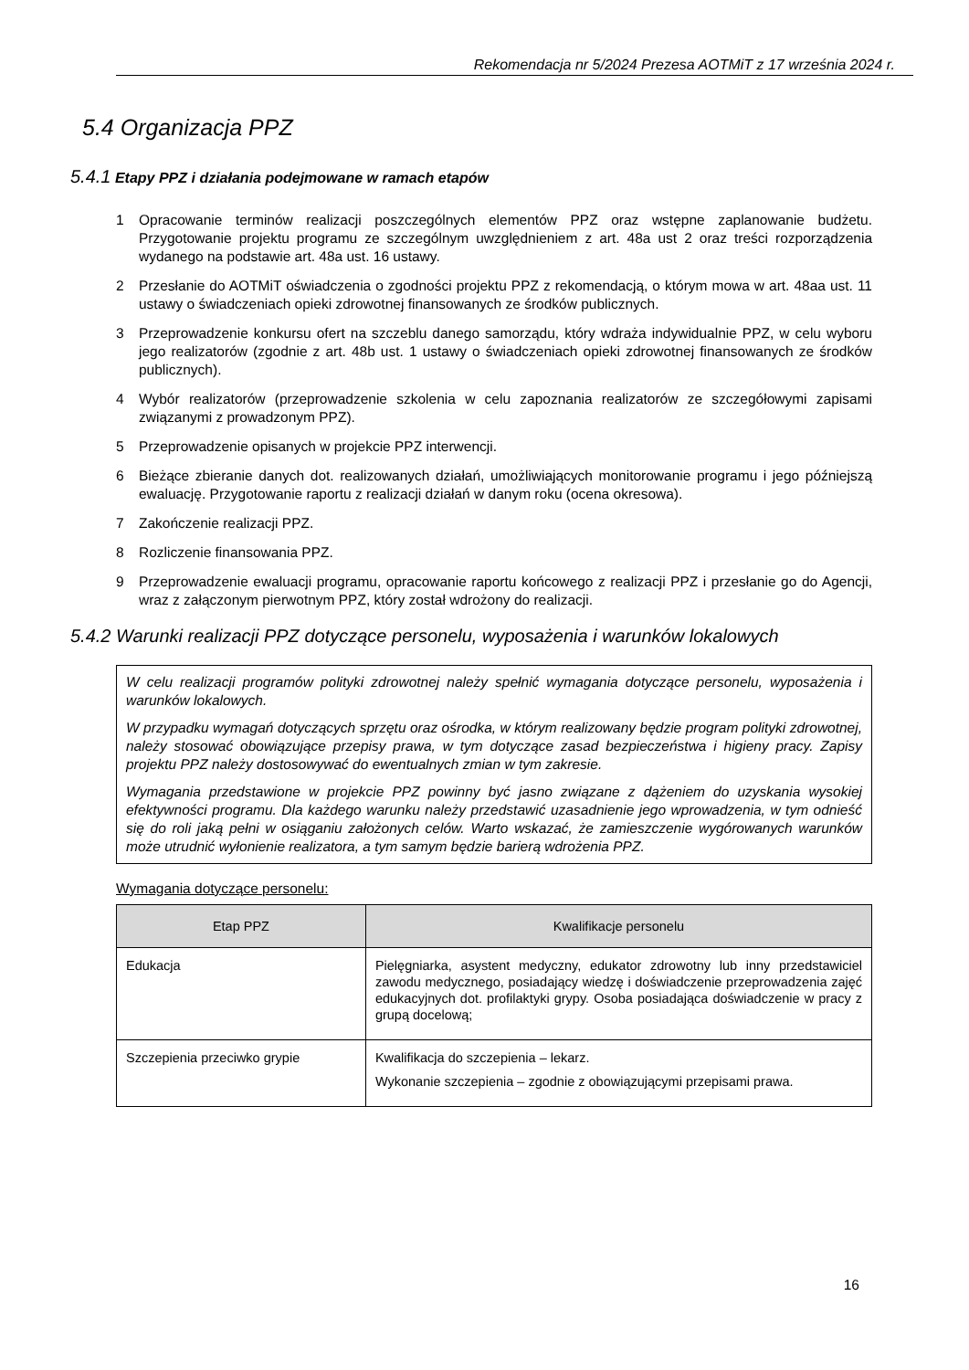Rekomendacja nr 5/2024 Prezesa AOTMiT z 17 września 2024 r.
5.4 Organizacja PPZ
5.4.1 Etapy PPZ i działania podejmowane w ramach etapów
1 Opracowanie terminów realizacji poszczególnych elementów PPZ oraz wstępne zaplanowanie budżetu. Przygotowanie projektu programu ze szczególnym uwzględnieniem z art. 48a ust 2 oraz treści rozporządzenia wydanego na podstawie art. 48a ust. 16 ustawy.
2 Przesłanie do AOTMiT oświadczenia o zgodności projektu PPZ z rekomendacją, o którym mowa w art. 48aa ust. 11 ustawy o świadczeniach opieki zdrowotnej finansowanych ze środków publicznych.
3 Przeprowadzenie konkursu ofert na szczeblu danego samorządu, który wdraża indywidualnie PPZ, w celu wyboru jego realizatorów (zgodnie z art. 48b ust. 1 ustawy o świadczeniach opieki zdrowotnej finansowanych ze środków publicznych).
4 Wybór realizatorów (przeprowadzenie szkolenia w celu zapoznania realizatorów ze szczegółowymi zapisami związanymi z prowadzonym PPZ).
5 Przeprowadzenie opisanych w projekcie PPZ interwencji.
6 Bieżące zbieranie danych dot. realizowanych działań, umożliwiających monitorowanie programu i jego późniejszą ewaluację. Przygotowanie raportu z realizacji działań w danym roku (ocena okresowa).
7 Zakończenie realizacji PPZ.
8 Rozliczenie finansowania PPZ.
9 Przeprowadzenie ewaluacji programu, opracowanie raportu końcowego z realizacji PPZ i przesłanie go do Agencji, wraz z załączonym pierwotnym PPZ, który został wdrożony do realizacji.
5.4.2 Warunki realizacji PPZ dotyczące personelu, wyposażenia i warunków lokalowych
W celu realizacji programów polityki zdrowotnej należy spełnić wymagania dotyczące personelu, wyposażenia i warunków lokalowych.
W przypadku wymagań dotyczących sprzętu oraz ośrodka, w którym realizowany będzie program polityki zdrowotnej, należy stosować obowiązujące przepisy prawa, w tym dotyczące zasad bezpieczeństwa i higieny pracy. Zapisy projektu PPZ należy dostosowywać do ewentualnych zmian w tym zakresie.
Wymagania przedstawione w projekcie PPZ powinny być jasno związane z dążeniem do uzyskania wysokiej efektywności programu. Dla każdego warunku należy przedstawić uzasadnienie jego wprowadzenia, w tym odnieść się do roli jaką pełni w osiąganiu założonych celów. Warto wskazać, że zamieszczenie wygórowanych warunków może utrudnić wyłonienie realizatora, a tym samym będzie barierą wdrożenia PPZ.
Wymagania dotyczące personelu:
| Etap PPZ | Kwalifikacje personelu |
| --- | --- |
| Edukacja | Pielęgniarka, asystent medyczny, edukator zdrowotny lub inny przedstawiciel zawodu medycznego, posiadający wiedzę i doświadczenie przeprowadzenia zajęć edukacyjnych dot. profilaktyki grypy. Osoba posiadająca doświadczenie w pracy z grupą docelową; |
| Szczepienia przeciwko grypie | Kwalifikacja do szczepienia – lekarz. Wykonanie szczepienia – zgodnie z obowiązującymi przepisami prawa. |
16